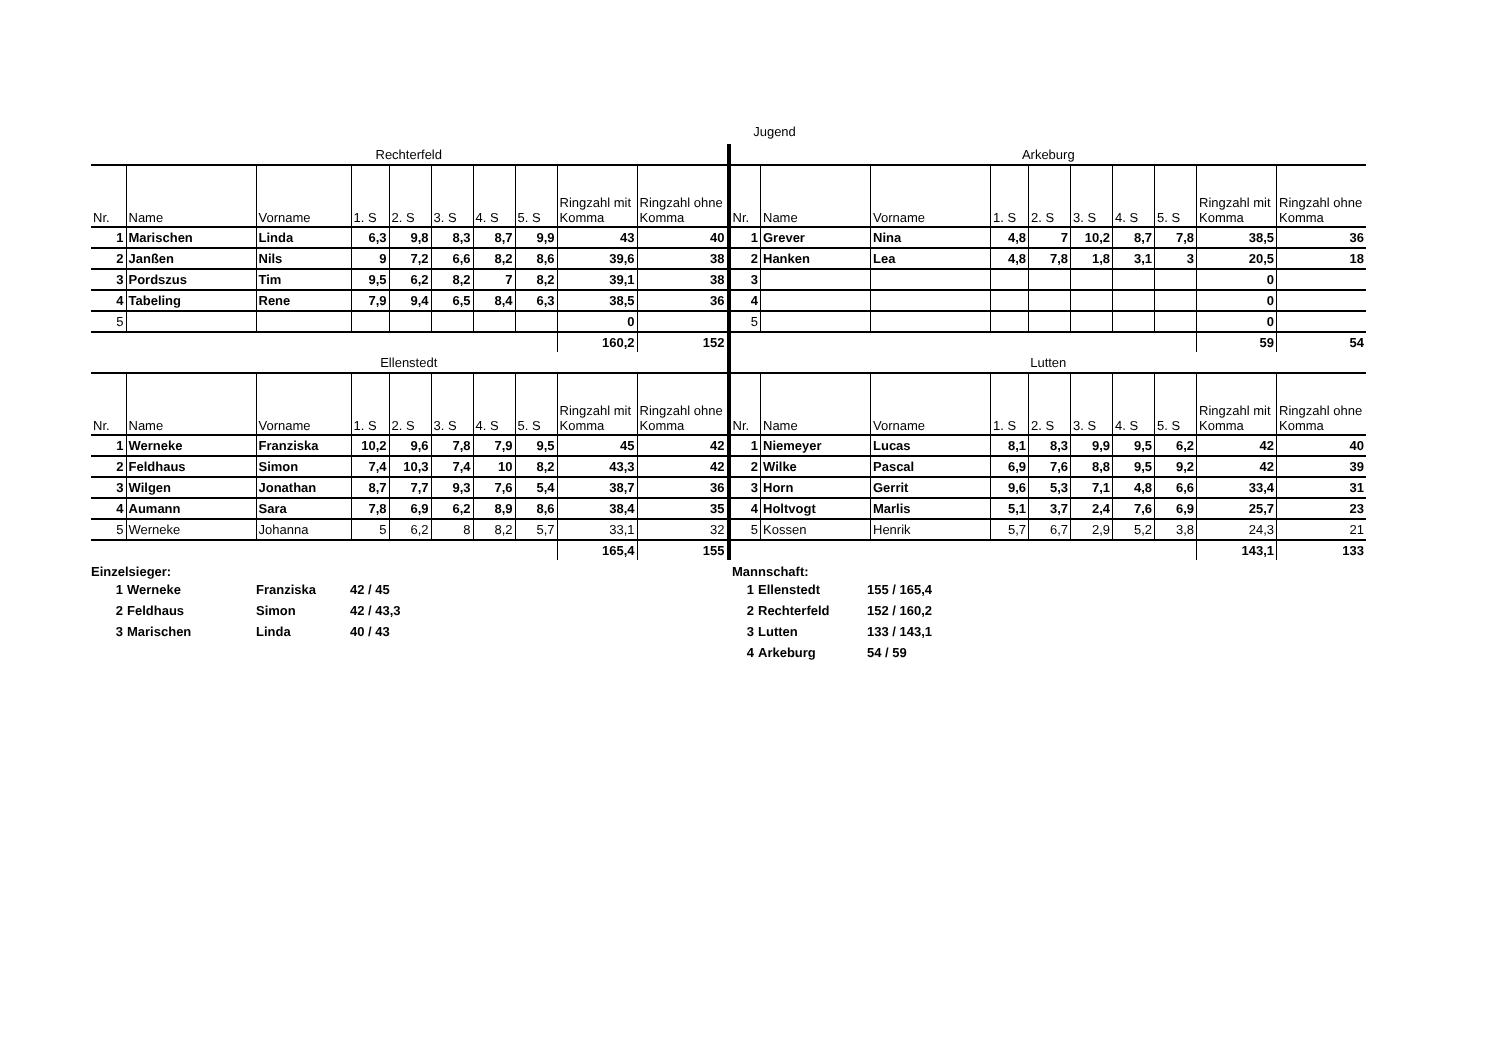Jugend
Rechterfeld
| Nr. | Name | Vorname | 1. S | 2. S | 3. S | 4. S | 5. S | Ringzahl mit Komma | Ringzahl ohne Komma |
| --- | --- | --- | --- | --- | --- | --- | --- | --- | --- |
| 1 | Marischen | Linda | 6,3 | 9,8 | 8,3 | 8,7 | 9,9 | 43 | 40 |
| 2 | Janßen | Nils | 9 | 7,2 | 6,6 | 8,2 | 8,6 | 39,6 | 38 |
| 3 | Pordszus | Tim | 9,5 | 6,2 | 8,2 | 7 | 8,2 | 39,1 | 38 |
| 4 | Tabeling | Rene | 7,9 | 9,4 | 6,5 | 8,4 | 6,3 | 38,5 | 36 |
| 5 | | | | | | | | 0 | |
| | | | | | | | | 160,2 | 152 |
Ellenstedt
| Nr. | Name | Vorname | 1. S | 2. S | 3. S | 4. S | 5. S | Ringzahl mit Komma | Ringzahl ohne Komma |
| --- | --- | --- | --- | --- | --- | --- | --- | --- | --- |
| 1 | Werneke | Franziska | 10,2 | 9,6 | 7,8 | 7,9 | 9,5 | 45 | 42 |
| 2 | Feldhaus | Simon | 7,4 | 10,3 | 7,4 | 10 | 8,2 | 43,3 | 42 |
| 3 | Wilgen | Jonathan | 8,7 | 7,7 | 9,3 | 7,6 | 5,4 | 38,7 | 36 |
| 4 | Aumann | Sara | 7,8 | 6,9 | 6,2 | 8,9 | 8,6 | 38,4 | 35 |
| 5 | Werneke | Johanna | 5 | 6,2 | 8 | 8,2 | 5,7 | 33,1 | 32 |
| | | | | | | | | 165,4 | 155 |
Arkeburg
| Nr. | Name | Vorname | 1. S | 2. S | 3. S | 4. S | 5. S | Ringzahl mit Komma | Ringzahl ohne Komma |
| --- | --- | --- | --- | --- | --- | --- | --- | --- | --- |
| 1 | Grever | Nina | 4,8 | 7 | 10,2 | 8,7 | 7,8 | 38,5 | 36 |
| 2 | Hanken | Lea | 4,8 | 7,8 | 1,8 | 3,1 | 3 | 20,5 | 18 |
| 3 | | | | | | | | 0 | |
| 4 | | | | | | | | 0 | |
| 5 | | | | | | | | 0 | |
| | | | | | | | | 59 | 54 |
Lutten
| Nr. | Name | Vorname | 1. S | 2. S | 3. S | 4. S | 5. S | Ringzahl mit Komma | Ringzahl ohne Komma |
| --- | --- | --- | --- | --- | --- | --- | --- | --- | --- |
| 1 | Niemeyer | Lucas | 8,1 | 8,3 | 9,9 | 9,5 | 6,2 | 42 | 40 |
| 2 | Wilke | Pascal | 6,9 | 7,6 | 8,8 | 9,5 | 9,2 | 42 | 39 |
| 3 | Horn | Gerrit | 9,6 | 5,3 | 7,1 | 4,8 | 6,6 | 33,4 | 31 |
| 4 | Holtvogt | Marlis | 5,1 | 3,7 | 2,4 | 7,6 | 6,9 | 25,7 | 23 |
| 5 | Kossen | Henrik | 5,7 | 6,7 | 2,9 | 5,2 | 3,8 | 24,3 | 21 |
| | | | | | | | | 143,1 | 133 |
Einzelsieger:
| 1 | Werneke | Franziska | 42 / 45 |
| 2 | Feldhaus | Simon | 42 / 43,3 |
| 3 | Marischen | Linda | 40 / 43 |
Mannschaft:
| 1 | Ellenstedt | 155 / 165,4 |
| 2 | Rechterfeld | 152 / 160,2 |
| 3 | Lutten | 133 / 143,1 |
| 4 | Arkeburg | 54 / 59 |